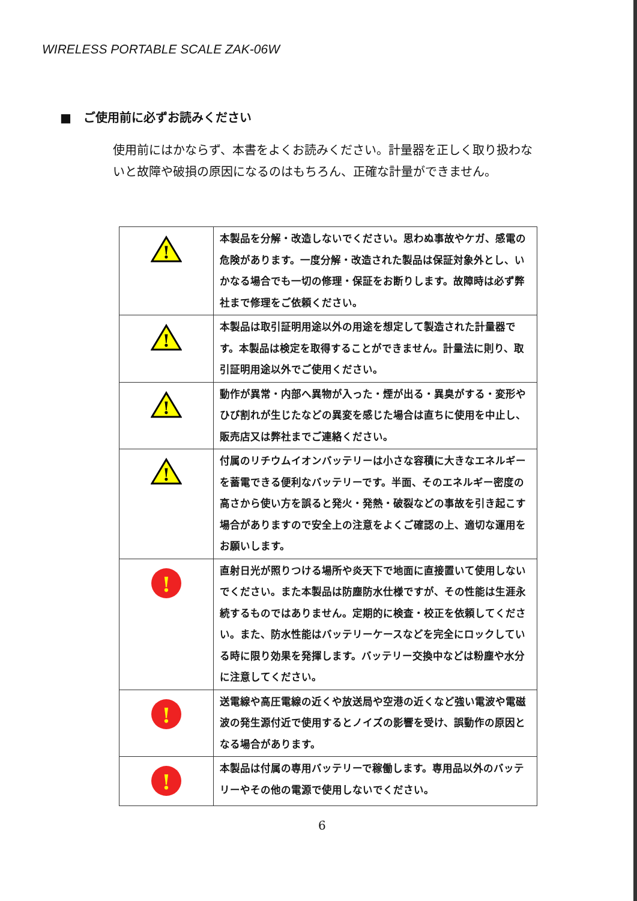WIRELESS PORTABLE SCALE ZAK-06W
■　ご使用前に必ずお読みください
使用前にはかならず、本書をよくお読みください。計量器を正しく取り扱わないと故障や破損の原因になるのはもちろん、正確な計量ができません。
| ! | 本製品を分解・改造しないでください。思わぬ事故やケガ、感電の危険があります。一度分解・改造された製品は保証対象外とし、いかなる場合でも一切の修理・保証をお断りします。故障時は必ず弊社まで修理をご依頼ください。 |
| ! | 本製品は取引証明用途以外の用途を想定して製造された計量器です。本製品は検定を取得することができません。計量法に則り、取引証明用途以外でご使用ください。 |
| ! | 動作が異常・内部へ異物が入った・煙が出る・異臭がする・変形やひび割れが生じたなどの異変を感じた場合は直ちに使用を中止し、販売店又は弊社までご連絡ください。 |
| ! | 付属のリチウムイオンバッテリーは小さな容積に大きなエネルギーを蓄電できる便利なバッテリーです。半面、そのエネルギー密度の高さから使い方を誤ると発火・発熱・破裂などの事故を引き起こす場合がありますので安全上の注意をよくご確認の上、適切な運用をお願いします。 |
| ! | 直射日光が照りつける場所や炎天下で地面に直接置いて使用しないでください。また本製品は防塵防水仕様ですが、その性能は生涯永続するものではありません。定期的に検査・校正を依頼してください。また、防水性能はバッテリーケースなどを完全にロックしている時に限り効果を発揮します。バッテリー交換中などは粉塵や水分に注意してください。 |
| ! | 送電線や高圧電線の近くや放送局や空港の近くなど強い電波や電磁波の発生源付近で使用するとノイズの影響を受け、誤動作の原因となる場合があります。 |
| ! | 本製品は付属の専用バッテリーで稼働します。専用品以外のバッテリーやその他の電源で使用しないでください。 |
6